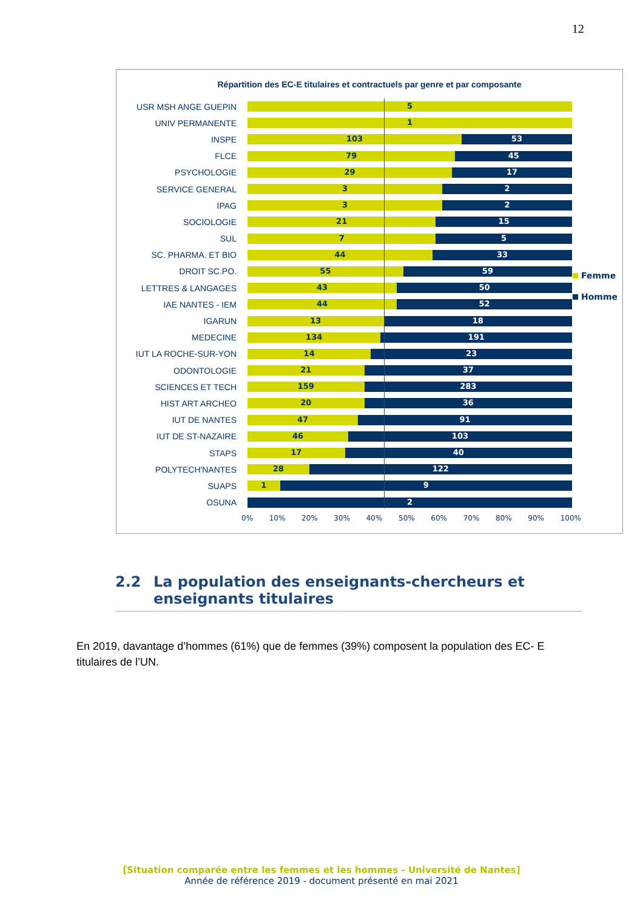12
Répartition des EC-E titulaires et contractuels par genre et par composante
USR MSH ANGE GUEPIN
5
UNIV PERMANENTE
1
INSPE
103 53
FLCE
79 45
PSYCHOLOGIE
29 17
SERVICE GENERAL
3 2
IPAG
3 2
SOCIOLOGIE
21 15
SUL
7 5
SC. PHARMA. ET BIO
44 33
DROIT SC.PO.
55 59
LETTRES & LANGAGES
43 50
IAE NANTES - IEM
44 52
IGARUN
13 18
MEDECINE
134 191
IUT LA ROCHE-SUR-YON
14 23
ODONTOLOGIE
21 37
SCIENCES ET TECH
159 283
HIST ART ARCHEO
20 36
IUT DE NANTES
47 91
IUT DE ST-NAZAIRE
46 103
STAPS
17 40
POLYTECH'NANTES
28 122
SUAPS
1 9
OSUNA
2
Femme
Homme
0% 10% 20% 30% 40% 50% 60% 70% 80% 90% 100%
2.2 La population des enseignants-chercheurs et enseignants titulaires
En 2019, davantage d’hommes (61%) que de femmes (39%) composent la population des EC- E titulaires de l’UN.
[Situation comparée entre les femmes et les hommes - Université de Nantes]
Année de référence 2019 - document présenté en mai 2021